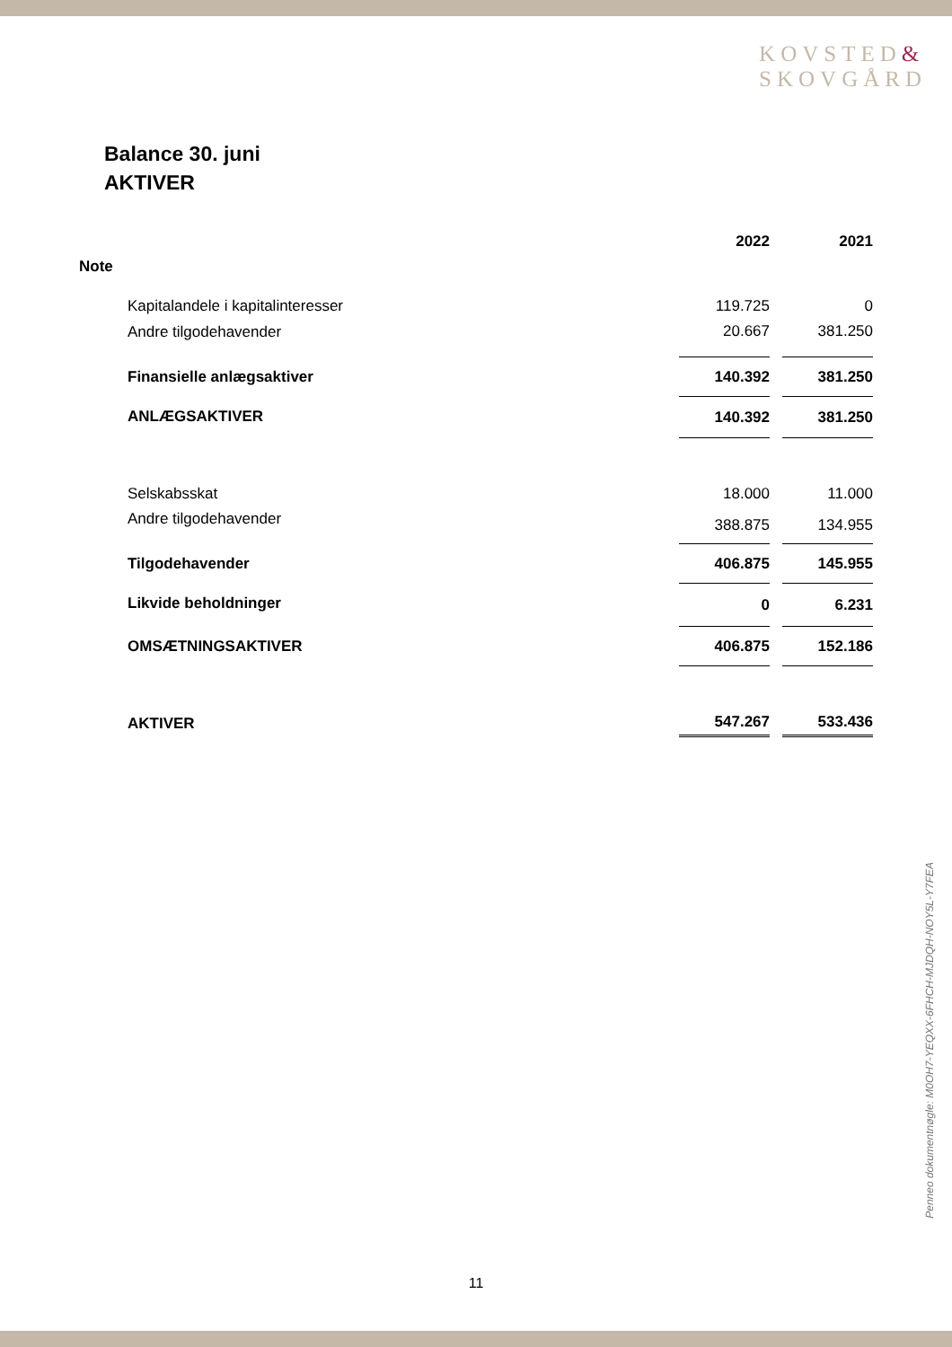KOVSTED&
SKOVGÅRD
Balance 30. juni
AKTIVER
| | | 2022 | 2021 |
| Note | | | |
| | Kapitalandele i kapitalinteresser | 119.725 | 0 |
| | Andre tilgodehavender | 20.667 | 381.250 |
| | Finansielle anlægsaktiver | 140.392 | 381.250 |
| | ANLÆGSAKTIVER | 140.392 | 381.250 |
| | Selskabsskat | 18.000 | 11.000 |
| | Andre tilgodehavender | 388.875 | 134.955 |
| | Tilgodehavender | 406.875 | 145.955 |
| | Likvide beholdninger | 0 | 6.231 |
| | OMSÆTNINGSAKTIVER | 406.875 | 152.186 |
| | AKTIVER | 547.267 | 533.436 |
Penneo dokumentnøgle: M0OH7-YEQXX-6FHCH-MJDQH-NOY5L-Y7FEA
11